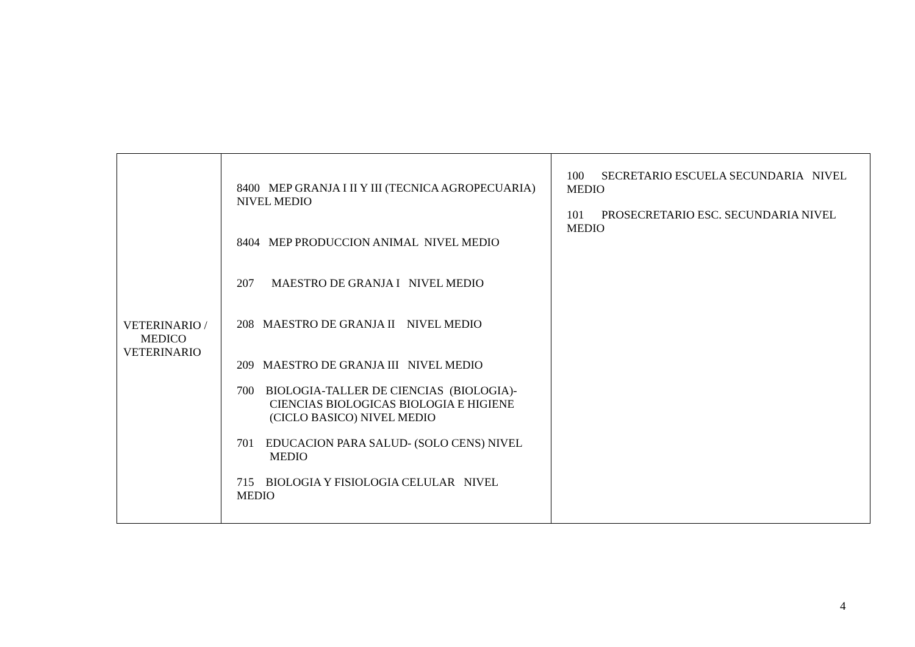| VETERINARIO / MEDICO VETERINARIO | 8400 MEP GRANJA I II Y III (TECNICA AGROPECUARIA) NIVEL MEDIO 8404 MEP PRODUCCION ANIMAL NIVEL MEDIO 207 MAESTRO DE GRANJA I NIVEL MEDIO 208 MAESTRO DE GRANJA II NIVEL MEDIO 209 MAESTRO DE GRANJA III NIVEL MEDIO 700 BIOLOGIA-TALLER DE CIENCIAS (BIOLOGIA)-CIENCIAS BIOLOGICAS BIOLOGIA E HIGIENE (CICLO BASICO) NIVEL MEDIO 701 EDUCACION PARA SALUD- (SOLO CENS) NIVEL MEDIO 715 BIOLOGIA Y FISIOLOGIA CELULAR NIVEL MEDIO | 100 SECRETARIO ESCUELA SECUNDARIA NIVEL MEDIO 101 PROSECRETARIO ESC. SECUNDARIA NIVEL MEDIO |
4